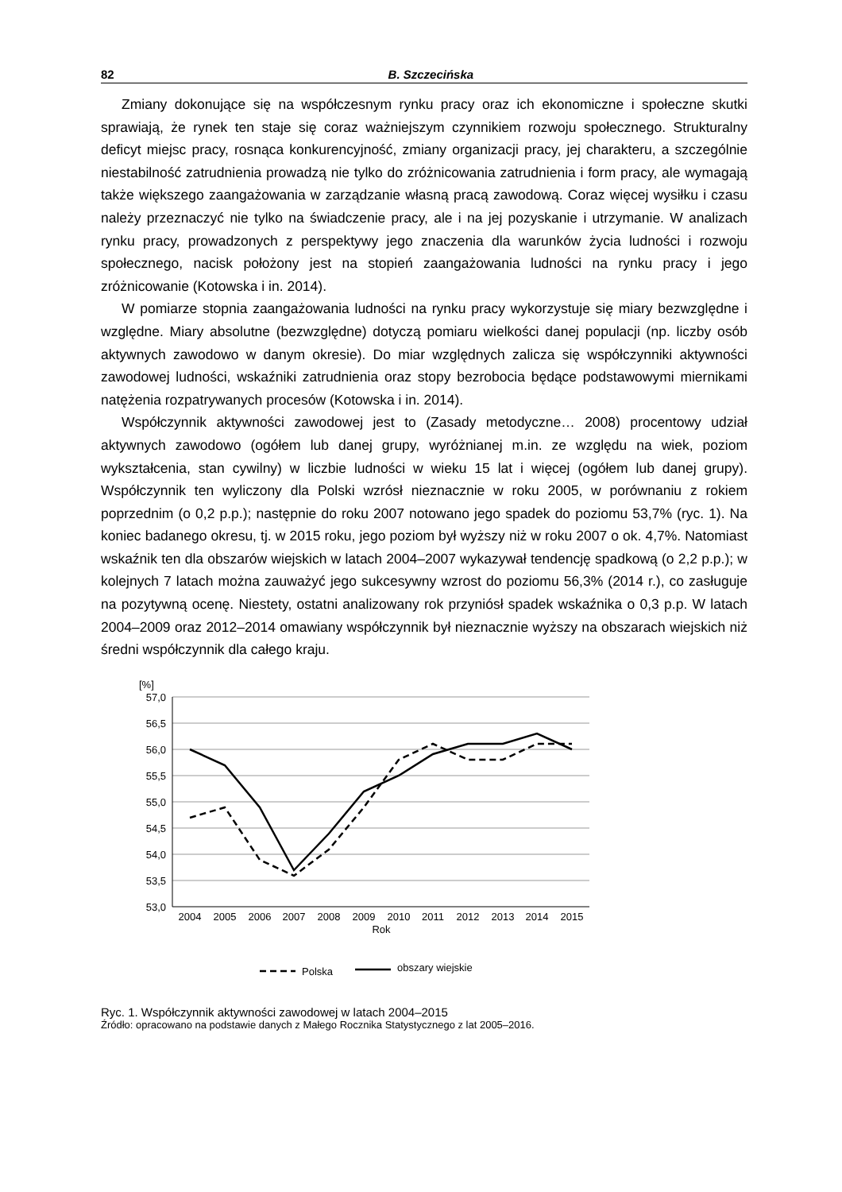82 B. Szczecińska
Zmiany dokonujące się na współczesnym rynku pracy oraz ich ekonomiczne i społeczne skutki sprawiają, że rynek ten staje się coraz ważniejszym czynnikiem rozwoju społecznego. Strukturalny deficyt miejsc pracy, rosnąca konkurencyjność, zmiany organizacji pracy, jej charakteru, a szczególnie niestabilność zatrudnienia prowadzą nie tylko do zróżnicowania zatrudnienia i form pracy, ale wymagają także większego zaangażowania w zarządzanie własną pracą zawodową. Coraz więcej wysiłku i czasu należy przeznaczyć nie tylko na świadczenie pracy, ale i na jej pozyskanie i utrzymanie. W analizach rynku pracy, prowadzonych z perspektywy jego znaczenia dla warunków życia ludności i rozwoju społecznego, nacisk położony jest na stopień zaangażowania ludności na rynku pracy i jego zróżnicowanie (Kotowska i in. 2014).
W pomiarze stopnia zaangażowania ludności na rynku pracy wykorzystuje się miary bezwzględne i względne. Miary absolutne (bezwzględne) dotyczą pomiaru wielkości danej populacji (np. liczby osób aktywnych zawodowo w danym okresie). Do miar względnych zalicza się współczynniki aktywności zawodowej ludności, wskaźniki zatrudnienia oraz stopy bezrobocia będące podstawowymi miernikami natężenia rozpatrywanych procesów (Kotowska i in. 2014).
Współczynnik aktywności zawodowej jest to (Zasady metodyczne… 2008) procentowy udział aktywnych zawodowo (ogółem lub danej grupy, wyróżnianej m.in. ze względu na wiek, poziom wykształcenia, stan cywilny) w liczbie ludności w wieku 15 lat i więcej (ogółem lub danej grupy). Współczynnik ten wyliczony dla Polski wzrósł nieznacznie w roku 2005, w porównaniu z rokiem poprzednim (o 0,2 p.p.); następnie do roku 2007 notowano jego spadek do poziomu 53,7% (ryc. 1). Na koniec badanego okresu, tj. w 2015 roku, jego poziom był wyższy niż w roku 2007 o ok. 4,7%. Natomiast wskaźnik ten dla obszarów wiejskich w latach 2004–2007 wykazywał tendencję spadkową (o 2,2 p.p.); w kolejnych 7 latach można zauważyć jego sukcesywny wzrost do poziomu 56,3% (2014 r.), co zasługuje na pozytywną ocenę. Niestety, ostatni analizowany rok przyniósł spadek wskaźnika o 0,3 p.p. W latach 2004–2009 oraz 2012–2014 omawiany współczynnik był nieznacznie wyższy na obszarach wiejskich niż średni współczynnik dla całego kraju.
[%]
57,0
56,5
56,0
55,5
55,0
54,5
54,0
53,5
53,0
2004
2005
2006
2007
2008
2009
2010
2011
2012
2013
2014
2015
Rok
Polska
obszary wiejskie
Ryc. 1. Współczynnik aktywności zawodowej w latach 2004–2015
Źródło: opracowano na podstawie danych z Małego Rocznika Statystycznego z lat 2005–2016.